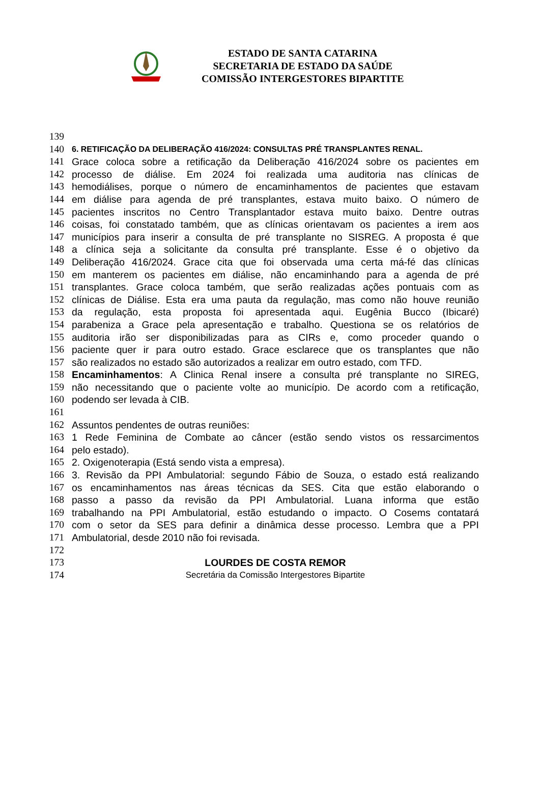ESTADO DE SANTA CATARINA
SECRETARIA DE ESTADO DA SAÚDE
COMISSÃO INTERGESTORES BIPARTITE
139
140 6. RETIFICAÇÃO DA DELIBERAÇÃO 416/2024: CONSULTAS PRÉ TRANSPLANTES RENAL.
141 Grace coloca sobre a retificação da Deliberação 416/2024 sobre os pacientes em
142 processo de diálise. Em 2024 foi realizada uma auditoria nas clínicas de
143 hemodiálises, porque o número de encaminhamentos de pacientes que estavam
144 em diálise para agenda de pré transplantes, estava muito baixo. O número de
145 pacientes inscritos no Centro Transplantador estava muito baixo. Dentre outras
146 coisas, foi constatado também, que as clínicas orientavam os pacientes a irem aos
147 municípios para inserir a consulta de pré transplante no SISREG. A proposta é que
148 a clínica seja a solicitante da consulta pré transplante. Esse é o objetivo da
149 Deliberação 416/2024. Grace cita que foi observada uma certa má-fé das clínicas
150 em manterem os pacientes em diálise, não encaminhando para a agenda de pré
151 transplantes. Grace coloca também, que serão realizadas ações pontuais com as
152 clínicas de Diálise. Esta era uma pauta da regulação, mas como não houve reunião
153 da regulação, esta proposta foi apresentada aqui. Eugênia Bucco (Ibicaré)
154 parabeniza a Grace pela apresentação e trabalho. Questiona se os relatórios de
155 auditoria irão ser disponibilizadas para as CIRs e, como proceder quando o
156 paciente quer ir para outro estado. Grace esclarece que os transplantes que não
157 são realizados no estado são autorizados a realizar em outro estado, com TFD.
158 Encaminhamentos: A Clinica Renal insere a consulta pré transplante no SIREG,
159 não necessitando que o paciente volte ao município. De acordo com a retificação,
160 podendo ser levada à CIB.
161
162 Assuntos pendentes de outras reuniões:
163 1 Rede Feminina de Combate ao câncer (estão sendo vistos os ressarcimentos
164 pelo estado).
165 2. Oxigenoterapia (Está sendo vista a empresa).
166 3. Revisão da PPI Ambulatorial: segundo Fábio de Souza, o estado está realizando
167 os encaminhamentos nas áreas técnicas da SES. Cita que estão elaborando o
168 passo a passo da revisão da PPI Ambulatorial. Luana informa que estão
169 trabalhando na PPI Ambulatorial, estão estudando o impacto. O Cosems contatará
170 com o setor da SES para definir a dinâmica desse processo. Lembra que a PPI
171 Ambulatorial, desde 2010 não foi revisada.
172
173 LOURDES DE COSTA REMOR
174 Secretária da Comissão Intergestores Bipartite